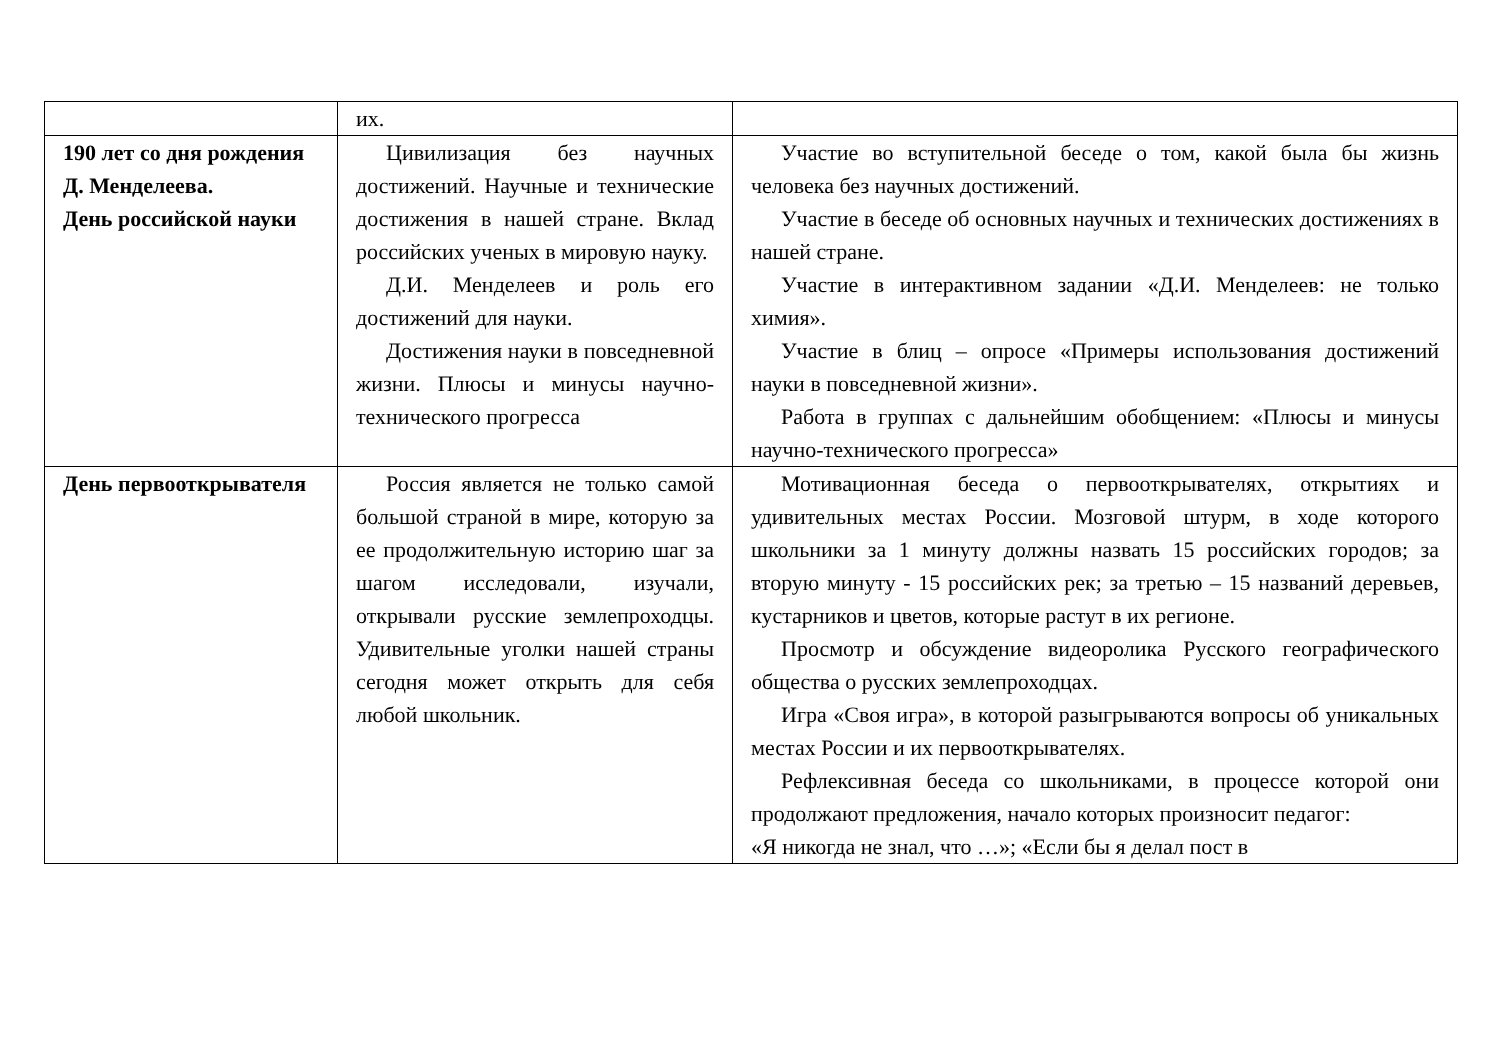| | их. | |
| 190 лет со дня рождения Д. Менделеева. День российской науки | Цивилизация без научных достижений. Научные и технические достижения в нашей стране. Вклад российских ученых в мировую науку. Д.И. Менделеев и роль его достижений для науки. Достижения науки в повседневной жизни. Плюсы и минусы научно- технического прогресса | Участие во вступительной беседе о том, какой была бы жизнь человека без научных достижений. Участие в беседе об основных научных и технических достижениях в нашей стране. Участие в интерактивном задании «Д.И. Менделеев: не только химия». Участие в блиц – опросе «Примеры использования достижений науки в повседневной жизни». Работа в группах с дальнейшим обобщением: «Плюсы и минусы научно-технического прогресса» |
| День первооткрывателя | Россия является не только самой большой страной в мире, которую за ее продолжительную историю шаг за шагом исследовали, изучали, открывали русские землепроходцы. Удивительные уголки нашей страны сегодня может открыть для себя любой школьник. | Мотивационная беседа о первооткрывателях, открытиях и удивительных местах России. Мозговой штурм, в ходе которого школьники за 1 минуту должны назвать 15 российских городов; за вторую минуту - 15 российских рек; за третью – 15 названий деревьев, кустарников и цветов, которые растут в их регионе. Просмотр и обсуждение видеоролика Русского географического общества о русских землепроходцах. Игра «Своя игра», в которой разыгрываются вопросы об уникальных местах России и их первооткрывателях. Рефлексивная беседа со школьниками, в процессе которой они продолжают предложения, начало которых произносит педагог: «Я никогда не знал, что …»; «Если бы я делал пост в |